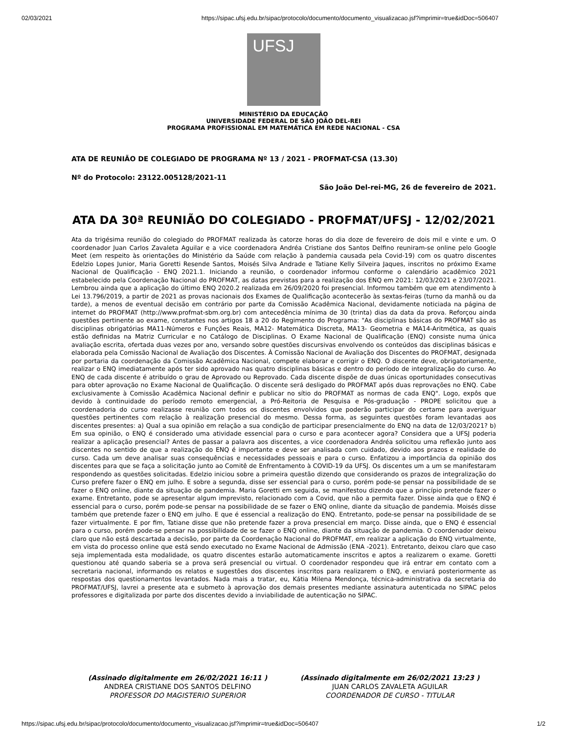02/03/2021 https://sipac.ufsj.edu.br/sipac/protocolo/documento/documento_visualizacao.jsf?imprimir=true&idDoc=506407
UFSJ
MINISTÉRIO DA EDUCAÇÃO
UNIVERSIDADE FEDERAL DE SÃO JOÃO DEL-REI
PROGRAMA PROFISSIONAL EM MATEMÁTICA EM REDE NACIONAL - CSA
ATA DE REUNIÃO DE COLEGIADO DE PROGRAMA Nº 13 / 2021 - PROFMAT-CSA (13.30)
Nº do Protocolo: 23122.005128/2021-11
São João Del-rei-MG, 26 de fevereiro de 2021.
ATA DA 30ª REUNIÃO DO COLEGIADO - PROFMAT/UFSJ - 12/02/2021
Ata da trigésima reunião do colegiado do PROFMAT realizada às catorze horas do dia doze de fevereiro de dois mil e vinte e um. O coordenador Juan Carlos Zavaleta Aguilar e a vice coordenadora Andréa Cristiane dos Santos Delfino reuniram-se online pelo Google Meet (em respeito às orientações do Ministério da Saúde com relação à pandemia causada pela Covid-19) com os quatro discentes Edelzio Lopes Junior, Maria Goretti Resende Santos, Moisés Silva Andrade e Tatiane Kelly Silveira Jaques, inscritos no próximo Exame Nacional de Qualificação - ENQ 2021.1. Iniciando a reunião, o coordenador informou conforme o calendário acadêmico 2021 estabelecido pela Coordenação Nacional do PROFMAT, as datas previstas para a realização dos ENQ em 2021: 12/03/2021 e 23/07/2021. Lembrou ainda que a aplicação do último ENQ 2020.2 realizada em 26/09/2020 foi presencial. Informou também que em atendimento à Lei 13.796/2019, a partir de 2021 as provas nacionais dos Exames de Qualificação acontecerão às sextas-feiras (turno da manhã ou da tarde), a menos de eventual decisão em contrário por parte da Comissão Acadêmica Nacional, devidamente noticiada na página de internet do PROFMAT (http://www.profmat-sbm.org.br) com antecedência mínima de 30 (trinta) dias da data da prova. Reforçou ainda questões pertinente ao exame, constantes nos artigos 18 a 20 do Regimento do Programa: "As disciplinas básicas do PROFMAT são as disciplinas obrigatórias MA11-Números e Funções Reais, MA12- Matemática Discreta, MA13- Geometria e MA14-Aritmética, as quais estão definidas na Matriz Curricular e no Catálogo de Disciplinas. O Exame Nacional de Qualificação (ENQ) consiste numa única avaliação escrita, ofertada duas vezes por ano, versando sobre questões discursivas envolvendo os conteúdos das disciplinas básicas e elaborada pela Comissão Nacional de Avaliação dos Discentes. À Comissão Nacional de Avaliação dos Discentes do PROFMAT, designada por portaria da coordenação da Comissão Acadêmica Nacional, compete elaborar e corrigir o ENQ. O discente deve, obrigatoriamente, realizar o ENQ imediatamente após ter sido aprovado nas quatro disciplinas básicas e dentro do período de integralização do curso. Ao ENQ de cada discente é atribuído o grau de Aprovado ou Reprovado. Cada discente dispõe de duas únicas oportunidades consecutivas para obter aprovação no Exame Nacional de Qualificação. O discente será desligado do PROFMAT após duas reprovações no ENQ. Cabe exclusivamente à Comissão Acadêmica Nacional definir e publicar no sítio do PROFMAT as normas de cada ENQ". Logo, expôs que devido à continuidade do período remoto emergencial, a Pró-Reitoria de Pesquisa e Pós-graduação - PROPE solicitou que a coordenadoria do curso realizasse reunião com todos os discentes envolvidos que poderão participar do certame para averiguar questões pertinentes com relação à realização presencial do mesmo. Dessa forma, as seguintes questões foram levantadas aos discentes presentes: a) Qual a sua opinião em relação a sua condição de participar presencialmente do ENQ na data de 12/03/2021? b) Em sua opinião, o ENQ é considerado uma atividade essencial para o curso e para acontecer agora? Considera que a UFSJ poderia realizar a aplicação presencial? Antes de passar a palavra aos discentes, a vice coordenadora Andréa solicitou uma reflexão junto aos discentes no sentido de que a realização do ENQ é importante e deve ser analisada com cuidado, devido aos prazos e realidade do curso. Cada um deve analisar suas consequências e necessidades pessoais e para o curso. Enfatizou a importância da opinião dos discentes para que se faça a solicitação junto ao Comitê de Enfrentamento à COVID-19 da UFSJ. Os discentes um a um se manifestaram respondendo as questões solicitadas. Edelzio iniciou sobre a primeira questão dizendo que considerando os prazos de integralização do Curso prefere fazer o ENQ em julho. E sobre a segunda, disse ser essencial para o curso, porém pode-se pensar na possibilidade de se fazer o ENQ online, diante da situação de pandemia. Maria Goretti em seguida, se manifestou dizendo que a princípio pretende fazer o exame. Entretanto, pode se apresentar algum imprevisto, relacionado com a Covid, que não a permita fazer. Disse ainda que o ENQ é essencial para o curso, porém pode-se pensar na possibilidade de se fazer o ENQ online, diante da situação de pandemia. Moisés disse também que pretende fazer o ENQ em julho. E que é essencial a realização do ENQ. Entretanto, pode-se pensar na possibilidade de se fazer virtualmente. E por fim, Tatiane disse que não pretende fazer a prova presencial em março. Disse ainda, que o ENQ é essencial para o curso, porém pode-se pensar na possibilidade de se fazer o ENQ online, diante da situação de pandemia. O coordenador deixou claro que não está descartada a decisão, por parte da Coordenação Nacional do PROFMAT, em realizar a aplicação do ENQ virtualmente, em vista do processo online que está sendo executado no Exame Nacional de Admissão (ENA -2021). Entretanto, deixou claro que caso seja implementada esta modalidade, os quatro discentes estarão automaticamente inscritos e aptos a realizarem o exame. Goretti questionou até quando saberia se a prova será presencial ou virtual. O coordenador respondeu que irá entrar em contato com a secretaria nacional, informando os relatos e sugestões dos discentes inscritos para realizarem o ENQ, e enviará posteriormente as respostas dos questionamentos levantados. Nada mais a tratar, eu, Kátia Milena Mendonça, técnica-administrativa da secretaria do PROFMAT/UFSJ, lavrei a presente ata e submeto à aprovação dos demais presentes mediante assinatura autenticada no SIPAC pelos professores e digitalizada por parte dos discentes devido a inviabilidade de autenticação no SIPAC.
(Assinado digitalmente em 26/02/2021 16:11 )
ANDREA CRISTIANE DOS SANTOS DELFINO
PROFESSOR DO MAGISTERIO SUPERIOR
(Assinado digitalmente em 26/02/2021 13:23 )
JUAN CARLOS ZAVALETA AGUILAR
COORDENADOR DE CURSO - TITULAR
https://sipac.ufsj.edu.br/sipac/protocolo/documento/documento_visualizacao.jsf?imprimir=true&idDoc=506407 1/2